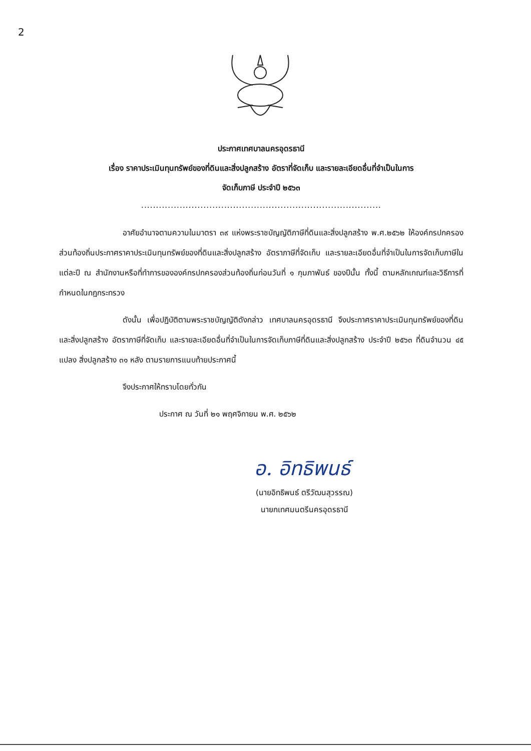2
ประกาศเทศบาลนครอุดรธานี
เรื่อง ราคาประเมินทุนทรัพย์ของที่ดินและสิ่งปลูกสร้าง อัตราที่จัดเก็บ และรายละเอียดอื่นที่จำเป็นในการ
จัดเก็บภาษี ประจำปี ๒๕๖๓
.................................................................................
อาศัยอำนาจตามความในมาตรา ๓๙ แห่งพระราชบัญญัติภาษีที่ดินและสิ่งปลูกสร้าง พ.ศ.๒๕๖๒ ให้องค์กรปกครองส่วนท้องถิ่นประกาศราคาประเมินทุนทรัพย์ของที่ดินและสิ่งปลูกสร้าง อัตราภาษีที่จัดเก็บ และรายละเอียดอื่นที่จำเป็นในการจัดเก็บภาษีในแต่ละปี ณ สำนักงานหรือที่ทำการขององค์กรปกครองส่วนท้องถิ่นก่อนวันที่ ๑ กุมภาพันธ์ ของปีนั้น ทั้งนี้ ตามหลักเกณฑ์และวิธีการที่กำหนดในกฎกระทรวง
ดังนั้น เพื่อปฏิบัติตามพระราชบัญญัติดังกล่าว เทศบาลนครอุดรธานี จึงประกาศราคาประเมินทุนทรัพย์ของที่ดินและสิ่งปลูกสร้าง อัตราภาษีที่จัดเก็บ และรายละเอียดอื่นที่จำเป็นในการจัดเก็บภาษีที่ดินและสิ่งปลูกสร้าง ประจำปี ๒๕๖๓ ที่ดินจำนวน ๔๕ แปลง สิ่งปลูกสร้าง ๓๑ หลัง ตามรายการแนบท้ายประกาศนี้
จึงประกาศให้ทราบโดยทั่วกัน
ประกาศ ณ วันที่ ๒๑ พฤศจิกายน พ.ศ. ๒๕๖๒
อ. อิทธิพนธ์
(นายอิทธิพนธ์ ตรีวัฒนสุวรรณ)
นายกเทศมนตรีนครอุดรธานี